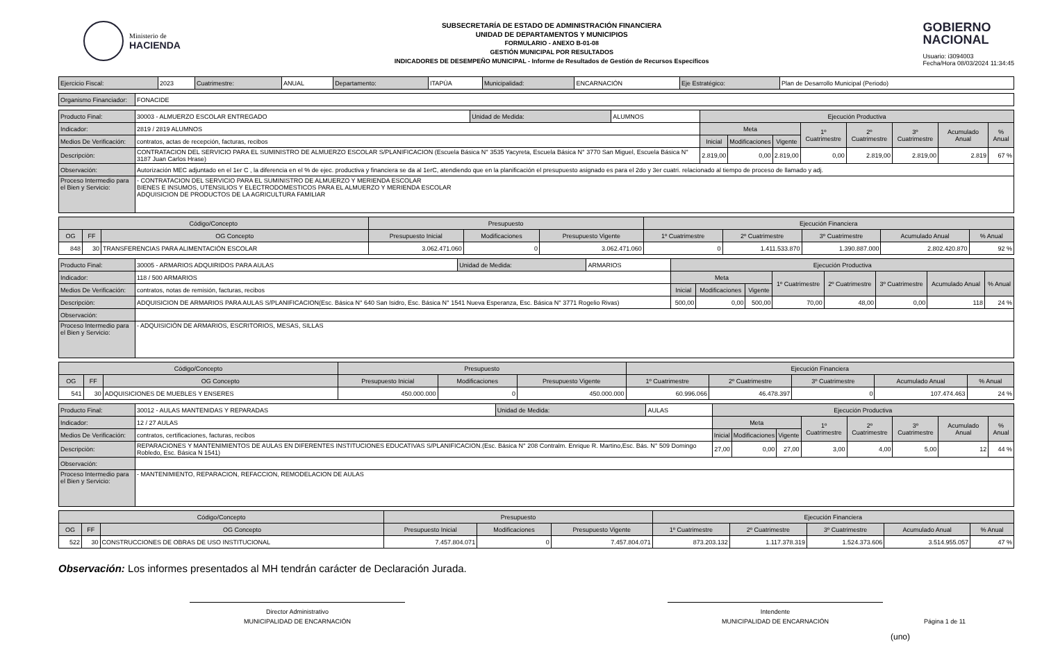Ministerio de
HACIENDA
SUBSECRETARÍA DE ESTADO DE ADMINISTRACIÓN FINANCIERA
UNIDAD DE DEPARTAMENTOS Y MUNICIPIOS
FORMULARIO - ANEXO B-01-08
GESTIÓN MUNICIPAL POR RESULTADOS
INDICADORES DE DESEMPEÑO MUNICIPAL - Informe de Resultados de Gestión de Recursos Específicos
GOBIERNO
NACIONAL
Usuario: i3094003
Fecha/Hora 08/03/2024 11:34:45
| Ejercicio Fiscal: | 2023 | Cuatrimestre: | ANUAL | Departamento: | ITAPÚA | Municipalidad: | ENCARNACIÓN | Eje Estratégico: | Plan de Desarrollo Municipal (Periodo) |
| Organismo Financiador: | FONACIDE |
| Producto Final: | 30003 - ALMUERZO ESCOLAR ENTREGADO | Unidad de Medida: | ALUMNOS | Ejecución Productiva | | | | | | | |
| Indicador: | 2819 / 2819 ALUMNOS | | | Meta | | | 1º Cuatrimestre | 2º Cuatrimestre | 3º Cuatrimestre | Acumulado Anual | % Anual |
| Medios De Verificación: | contratos, actas de recepción, facturas, recibos | | | Inicial | Modificaciones | Vigente | | | | | |
| Descripciòn: | CONTRATACION DEL SERVICIO PARA EL SUMINISTRO DE ALMUERZO ESCOLAR S/PLANIFICACION (Escuela Básica N° 3535 Yacyreta, Escuela Básica N° 3770 San Miguel, Escuela Básica N° 3187 Juan Carlos Hrase) | | | 2.819,00 | 0,00 | 2.819,00 | 0,00 | 2.819,00 | 2.819,00 | 2.819 | 67 % |
| Observación: | Autorización MEC adjuntado en el 1er C , la diferencia en el % de ejec. productiva y financiera se da al 1erC, atendiendo que en la planificación el presupuesto asignado es para el 2do y 3er cuatri. relacionado al tiempo de proceso de llamado y adj. | | | | | | | | | | |
| Proceso Intermedio para el Bien y Servicio: | - CONTRATACION DEL SERVICIO PARA EL SUMINISTRO DE ALMUERZO Y MERIENDA ESCOLAR BIENES E INSUMOS, UTENSILIOS Y ELECTRODOMESTICOS PARA EL ALMUERZO Y MERIENDA ESCOLAR ADQUISICION DE PRODUCTOS DE LA AGRICULTURA FAMILIAR | | | | | | | | | | |
| Código/Concepto | | | Presupuesto | | | Ejecución Financiera | | | | |
| --- | --- | --- | --- | --- | --- | --- | --- | --- | --- | --- |
| OG | FF | OG Concepto | Presupuesto Inicial | Modificaciones | Presupuesto Vigente | 1º Cuatrimestre | 2º Cuatrimestre | 3º Cuatrimestre | Acumulado Anual | % Anual |
| 848 | 30 | TRANSFERENCIAS PARA ALIMENTACIÓN ESCOLAR | 3.062.471.060 | 0 | 3.062.471.060 | 0 | 1.411.533.870 | 1.390.887.000 | 2.802.420.870 | 92 % |
| Producto Final: | 30005 - ARMARIOS ADQUIRIDOS PARA AULAS | Unidad de Medida: | ARMARIOS | Ejecución Productiva | | | | | | | |
| Indicador: | 118 / 500 ARMARIOS | | | Meta | | | 1º Cuatrimestre | 2º Cuatrimestre | 3º Cuatrimestre | Acumulado Anual | % Anual |
| Medios De Verificación: | contratos, notas de remisión, facturas, recibos | | | Inicial | Modificaciones | Vigente | | | | | |
| Descripciòn: | ADQUISICION DE ARMARIOS PARA AULAS S/PLANIFICACION(Esc. Básica N° 640 San Isidro, Esc. Básica N° 1541 Nueva Esperanza, Esc. Básica N° 3771 Rogelio Rivas) | | | 500,00 | 0,00 | 500,00 | 70,00 | 48,00 | 0,00 | 118 | 24 % |
| Observación: | | | | | | | | | | | |
| Proceso Intermedio para el Bien y Servicio: | - ADQUISICIÓN DE ARMARIOS, ESCRITORIOS, MESAS, SILLAS | | | | | | | | | | |
| Código/Concepto | | | Presupuesto | | | Ejecución Financiera | | | | |
| --- | --- | --- | --- | --- | --- | --- | --- | --- | --- | --- |
| OG | FF | OG Concepto | Presupuesto Inicial | Modificaciones | Presupuesto Vigente | 1º Cuatrimestre | 2º Cuatrimestre | 3º Cuatrimestre | Acumulado Anual | % Anual |
| 541 | 30 | ADQUISICIONES DE MUEBLES Y ENSERES | 450.000.000 | 0 | 450.000.000 | 60.996.066 | 46.478.397 | 0 | 107.474.463 | 24 % |
| Producto Final: | 30012 - AULAS MANTENIDAS Y REPARADAS | Unidad de Medida: | AULAS | Ejecución Productiva | | | | | | | |
| Indicador: | 12 / 27 AULAS | | | Meta | | | 1º Cuatrimestre | 2º Cuatrimestre | 3º Cuatrimestre | Acumulado Anual | % Anual |
| Medios De Verificación: | contratos, certificaciones, facturas, recibos | | | Inicial | Modificaciones | Vigente | | | | | |
| Descripciòn: | REPARACIONES Y MANTENIMIENTOS DE AULAS EN DIFERENTES INSTITUCIONES EDUCATIVAS S/PLANIFICACION.(Esc. Básica N° 208 Contralm. Enrique R. Martino,Esc. Bás. N° 509 Domingo Robledo, Esc. Básica N 1541) | | | 27,00 | 0,00 | 27,00 | 3,00 | 4,00 | 5,00 | 12 | 44 % |
| Observación: | | | | | | | | | | | |
| Proceso Intermedio para el Bien y Servicio: | - MANTENIMIENTO, REPARACION, REFACCION, REMODELACION DE AULAS | | | | | | | | | | |
| Código/Concepto | | | Presupuesto | | | Ejecución Financiera | | | | |
| --- | --- | --- | --- | --- | --- | --- | --- | --- | --- | --- |
| OG | FF | OG Concepto | Presupuesto Inicial | Modificaciones | Presupuesto Vigente | 1º Cuatrimestre | 2º Cuatrimestre | 3º Cuatrimestre | Acumulado Anual | % Anual |
| 522 | 30 | CONSTRUCCIONES DE OBRAS DE USO INSTITUCIONAL | 7.457.804.071 | 0 | 7.457.804.071 | 873.203.132 | 1.117.378.319 | 1.524.373.606 | 3.514.955.057 | 47 % |
Observación: Los informes presentados al MH tendrán carácter de Declaración Jurada.
Director Administrativo
MUNICIPALIDAD DE ENCARNACIÓN
Intendente
MUNICIPALIDAD DE ENCARNACIÓN
Página 1 de 11
(uno)